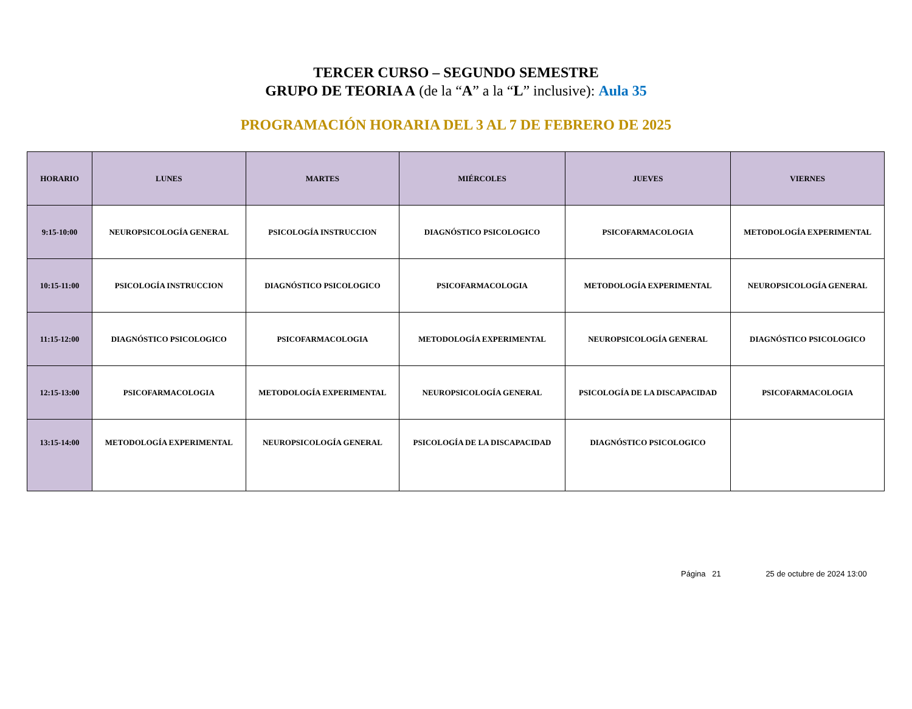TERCER CURSO – SEGUNDO SEMESTRE
GRUPO DE TEORIA A (de la “A” a la “L” inclusive): Aula 35
PROGRAMACIÓN HORARIA DEL 3 AL 7 DE FEBRERO DE 2025
| HORARIO | LUNES | MARTES | MIÉRCOLES | JUEVES | VIERNES |
| --- | --- | --- | --- | --- | --- |
| 9:15-10:00 | NEUROPSICOLOGÍA GENERAL | PSICOLOGÍA INSTRUCCION | DIAGNÓSTICO PSICOLOGICO | PSICOFARMACOLOGIA | METODOLOGÍA EXPERIMENTAL |
| 10:15-11:00 | PSICOLOGÍA INSTRUCCION | DIAGNÓSTICO PSICOLOGICO | PSICOFARMACOLOGIA | METODOLOGÍA EXPERIMENTAL | NEUROPSICOLOGÍA GENERAL |
| 11:15-12:00 | DIAGNÓSTICO PSICOLOGICO | PSICOFARMACOLOGIA | METODOLOGÍA EXPERIMENTAL | NEUROPSICOLOGÍA GENERAL | DIAGNÓSTICO PSICOLOGICO |
| 12:15-13:00 | PSICOFARMACOLOGIA | METODOLOGÍA EXPERIMENTAL | NEUROPSICOLOGÍA GENERAL | PSICOLOGÍA DE LA DISCAPACIDAD | PSICOFARMACOLOGIA |
| 13:15-14:00 | METODOLOGÍA EXPERIMENTAL | NEUROPSICOLOGÍA GENERAL | PSICOLOGÍA DE LA DISCAPACIDAD | DIAGNÓSTICO PSICOLOGICO | |
Página 21 25 de octubre de 2024 13:00